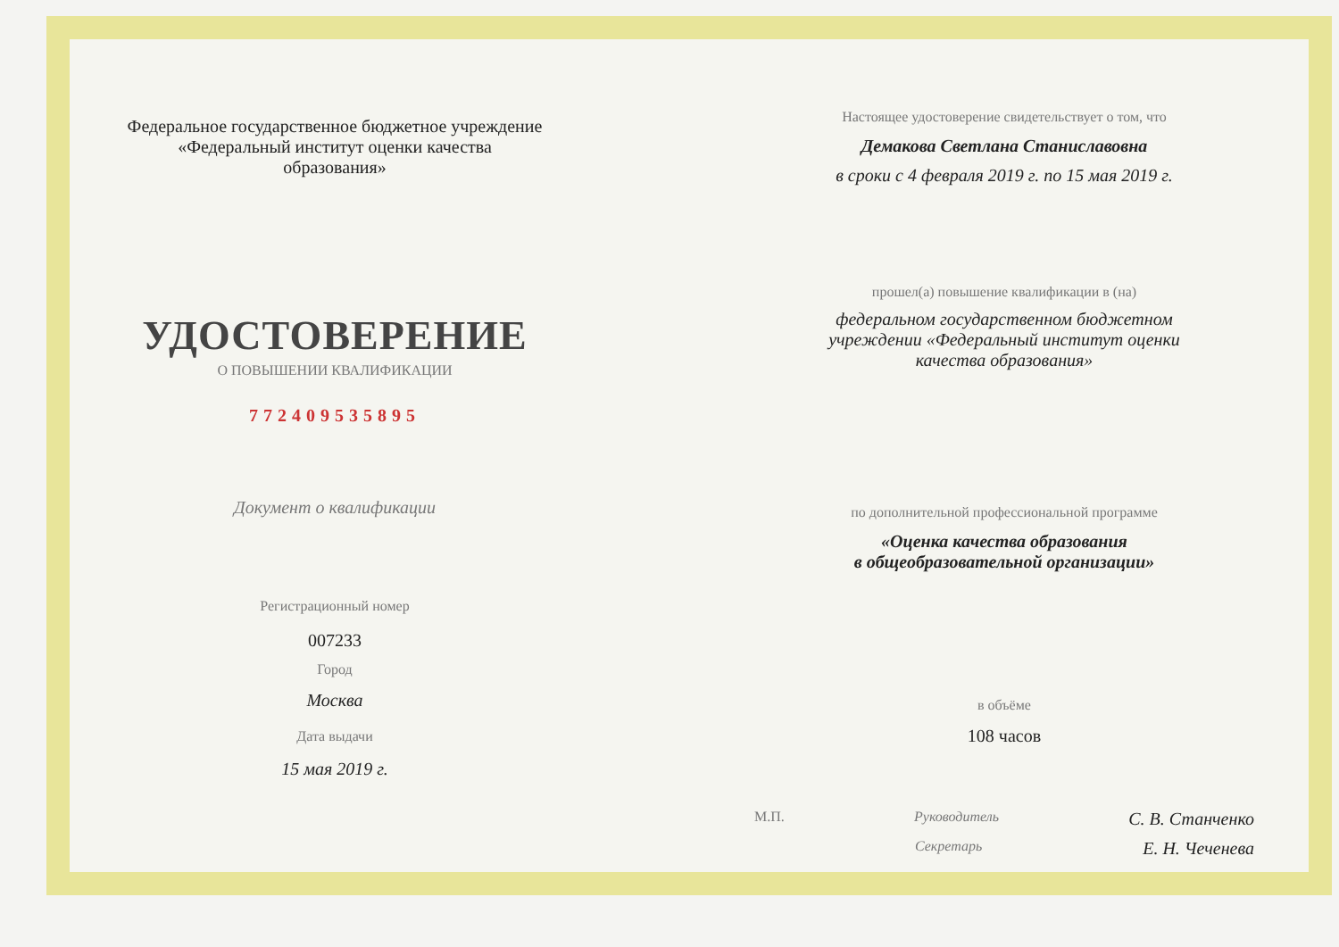Федеральное государственное бюджетное учреждение
«Федеральный институт оценки качества
образования»
УДОСТОВЕРЕНИЕ
О ПОВЫШЕНИИ КВАЛИФИКАЦИИ
772409535895
Документ о квалификации
Регистрационный номер
007233
Город
Москва
Дата выдачи
15 мая 2019 г.
Настоящее удостоверение свидетельствует о том, что
Демакова Светлана Станиславовна
в сроки с 4 февраля 2019 г. по 15 мая 2019 г.
прошел(а) повышение квалификации в (на)
федеральном государственном бюджетном
учреждении «Федеральный институт оценки
качества образования»
по дополнительной профессиональной программе
«Оценка качества образования
в общеобразовательной организации»
в объёме
108 часов
М.П. Руководитель С. В. Станченко
Секретарь Е. Н. Чеченева